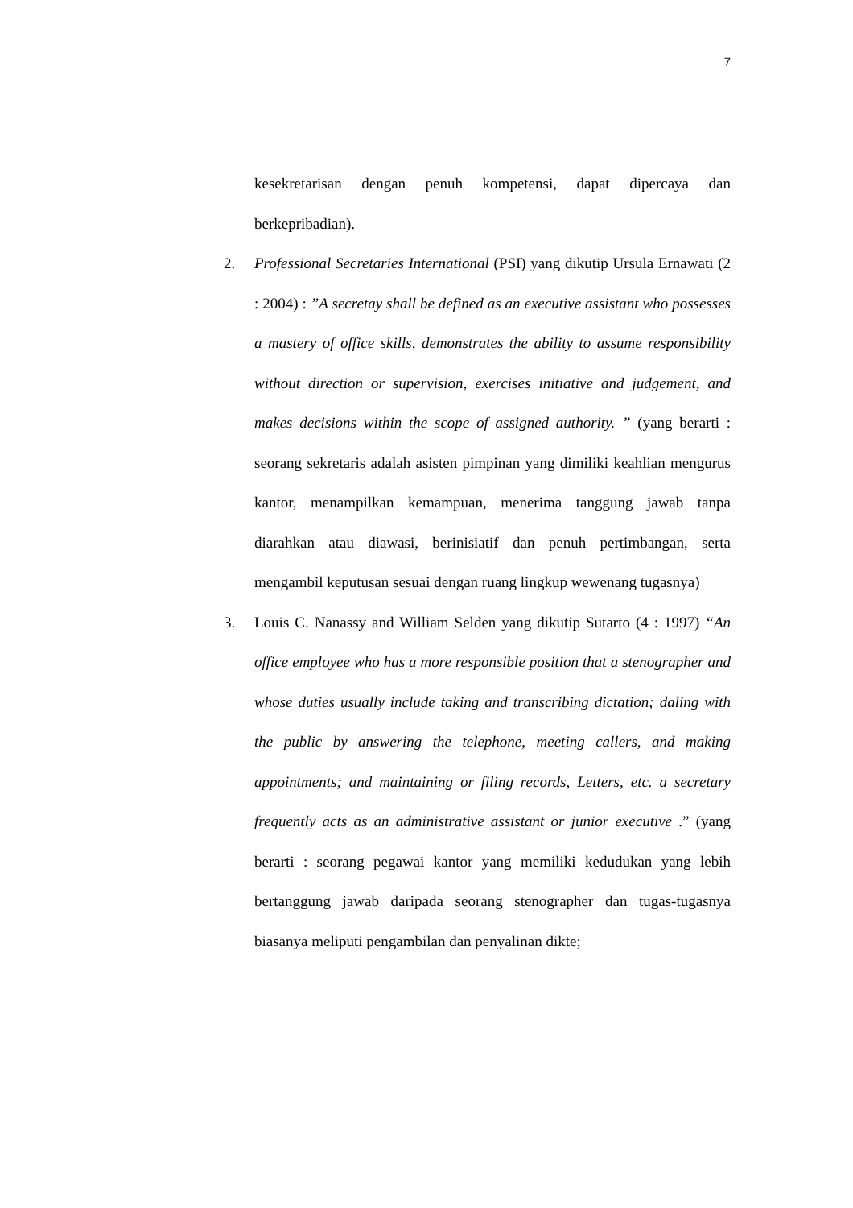7
kesekretarisan dengan penuh kompetensi, dapat dipercaya dan berkepribadian).
2. Professional Secretaries International (PSI) yang dikutip Ursula Ernawati (2 : 2004) : ”A secretay shall be defined as an executive assistant who possesses a mastery of office skills, demonstrates the ability to assume responsibility without direction or supervision, exercises initiative and judgement, and makes decisions within the scope of assigned authority. ” (yang berarti : seorang sekretaris adalah asisten pimpinan yang dimiliki keahlian mengurus kantor, menampilkan kemampuan, menerima tanggung jawab tanpa diarahkan atau diawasi, berinisiatif dan penuh pertimbangan, serta mengambil keputusan sesuai dengan ruang lingkup wewenang tugasnya)
3. Louis C. Nanassy and William Selden yang dikutip Sutarto (4 : 1997) “An office employee who has a more responsible position that a stenographer and whose duties usually include taking and transcribing dictation; daling with the public by answering the telephone, meeting callers, and making appointments; and maintaining or filing records, Letters, etc. a secretary frequently acts as an administrative assistant or junior executive .” (yang berarti : seorang pegawai kantor yang memiliki kedudukan yang lebih bertanggung jawab daripada seorang stenographer dan tugas-tugasnya biasanya meliputi pengambilan dan penyalinan dikte;